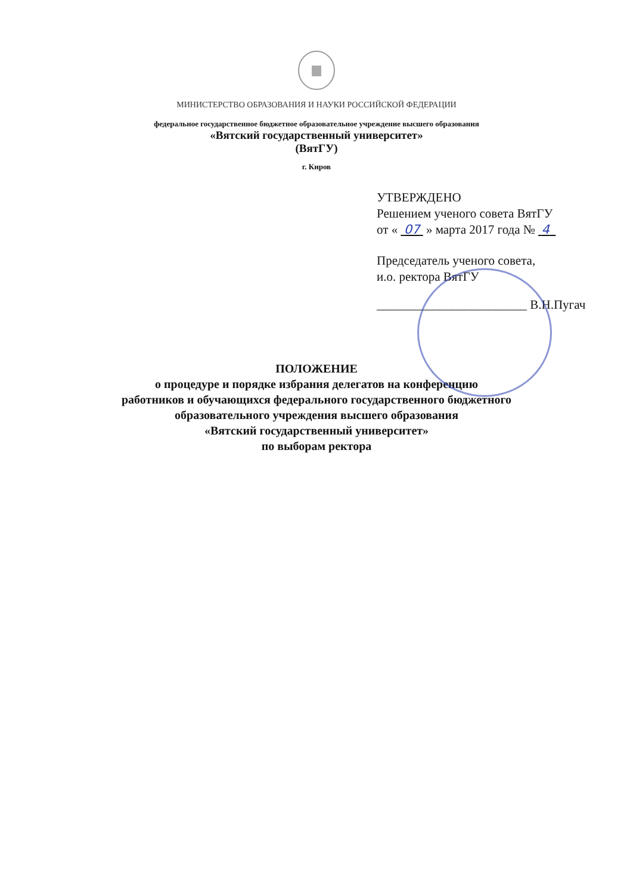МИНИСТЕРСТВО ОБРАЗОВАНИЯ И НАУКИ РОССИЙСКОЙ ФЕДЕРАЦИИ
федеральное государственное бюджетное образовательное учреждение высшего образования
«Вятский государственный университет»
(ВятГУ)
г. Киров
УТВЕРЖДЕНО
Решением ученого совета ВятГУ
от « 07 » марта 2017 года № 4
Председатель ученого совета,
и.о. ректора ВятГУ
________________________ В.Н.Пугач
ПОЛОЖЕНИЕ
о процедуре и порядке избрания делегатов на конференцию
работников и обучающихся федерального государственного бюджетного
образовательного учреждения высшего образования
«Вятский государственный университет»
по выборам ректора